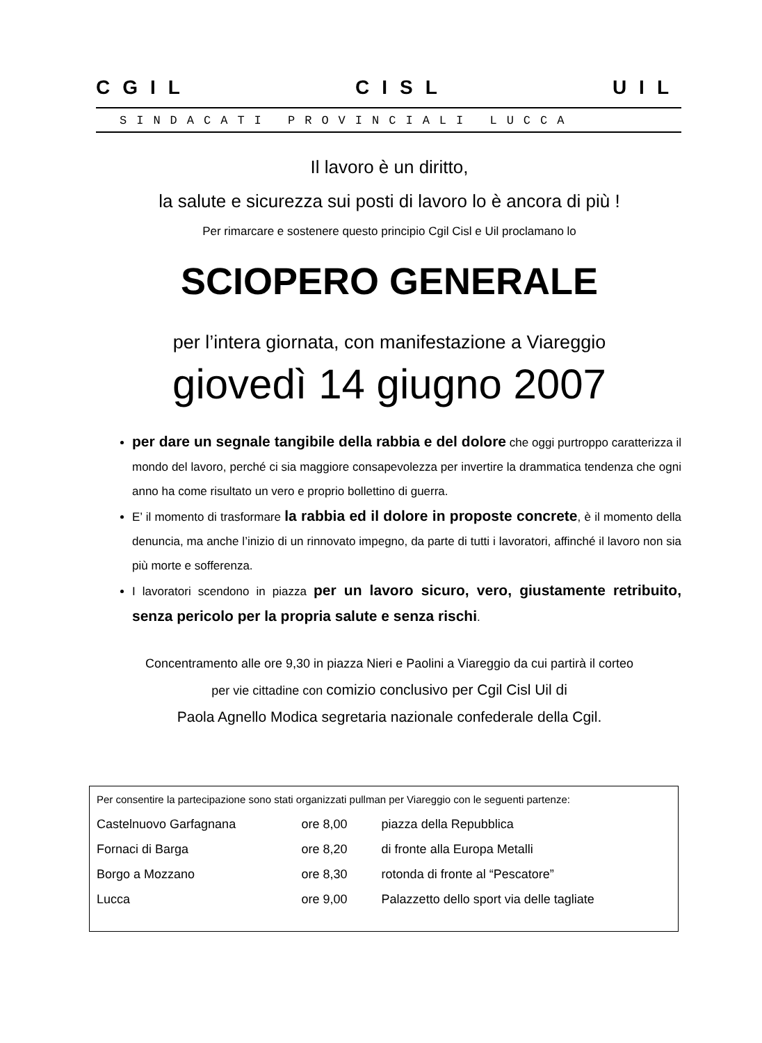CGIL CISL UIL
SINDACATI PROVINCIALI LUCCA
Il lavoro è un diritto,
la salute e sicurezza sui posti di lavoro lo è ancora di più !
Per rimarcare e sostenere questo principio Cgil Cisl e Uil proclamano lo
SCIOPERO GENERALE
per l’intera giornata, con manifestazione a Viareggio
giovedì 14 giugno 2007
per dare un segnale tangibile della rabbia e del dolore che oggi purtroppo caratterizza il mondo del lavoro, perché ci sia maggiore consapevolezza per invertire la drammatica tendenza che ogni anno ha come risultato un vero e proprio bollettino di guerra.
E’ il momento di trasformare la rabbia ed il dolore in proposte concrete, è il momento della denuncia, ma anche l’inizio di un rinnovato impegno, da parte di tutti i lavoratori, affinché il lavoro non sia più morte e sofferenza.
I lavoratori scendono in piazza per un lavoro sicuro, vero, giustamente retribuito, senza pericolo per la propria salute e senza rischi.
Concentramento alle ore 9,30 in piazza Nieri e Paolini a Viareggio da cui partirà il corteo
per vie cittadine con comizio conclusivo per Cgil Cisl Uil di
Paola Agnello Modica segretaria nazionale confederale della Cgil.
| Per consentire la partecipazione sono stati organizzati pullman per Viareggio con le seguenti partenze: | | |
| Castelnuovo Garfagnana | ore 8,00 | piazza della Repubblica |
| Fornaci di Barga | ore 8,20 | di fronte alla Europa Metalli |
| Borgo a Mozzano | ore 8,30 | rotonda di fronte al “Pescatore” |
| Lucca | ore 9,00 | Palazzetto dello sport via delle tagliate |